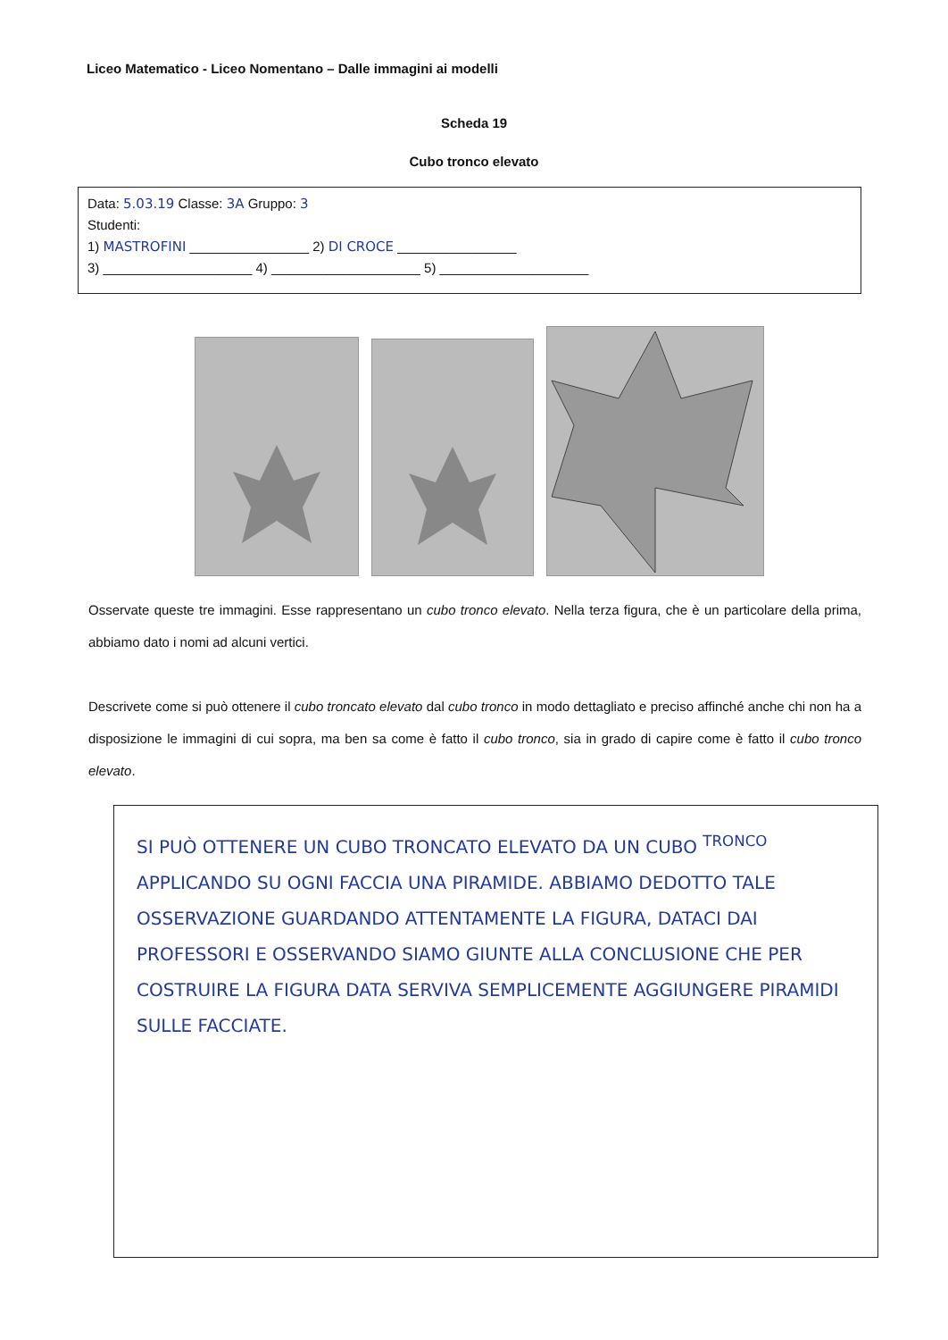Liceo Matematico - Liceo Nomentano – Dalle immagini ai modelli
Scheda 19
Cubo tronco elevato
Data: 5.03.19 Classe: 3A Gruppo: 3
Studenti:
1) MASTROFINI ________________ 2) DI CROCE ________________
3) ____________________ 4) ____________________ 5) ____________________
Osservate queste tre immagini. Esse rappresentano un cubo tronco elevato. Nella terza figura, che è un particolare della prima, abbiamo dato i nomi ad alcuni vertici.
Descrivete come si può ottenere il cubo troncato elevato dal cubo tronco in modo dettagliato e preciso affinché anche chi non ha a disposizione le immagini di cui sopra, ma ben sa come è fatto il cubo tronco, sia in grado di capire come è fatto il cubo tronco elevato.
SI PUÒ OTTENERE UN CUBO TRONCATO ELEVATO DA UN CUBO <sup>TRONCO</sup> APPLICANDO SU OGNI FACCIA UNA PIRAMIDE. ABBIAMO DEDOTTO TALE OSSERVAZIONE GUARDANDO ATTENTAMENTE LA FIGURA, DATACI DAI PROFESSORI E OSSERVANDO SIAMO GIUNTE ALLA CONCLUSIONE CHE PER COSTRUIRE LA FIGURA DATA SERVIVA SEMPLICEMENTE AGGIUNGERE PIRAMIDI SULLE FACCIATE.